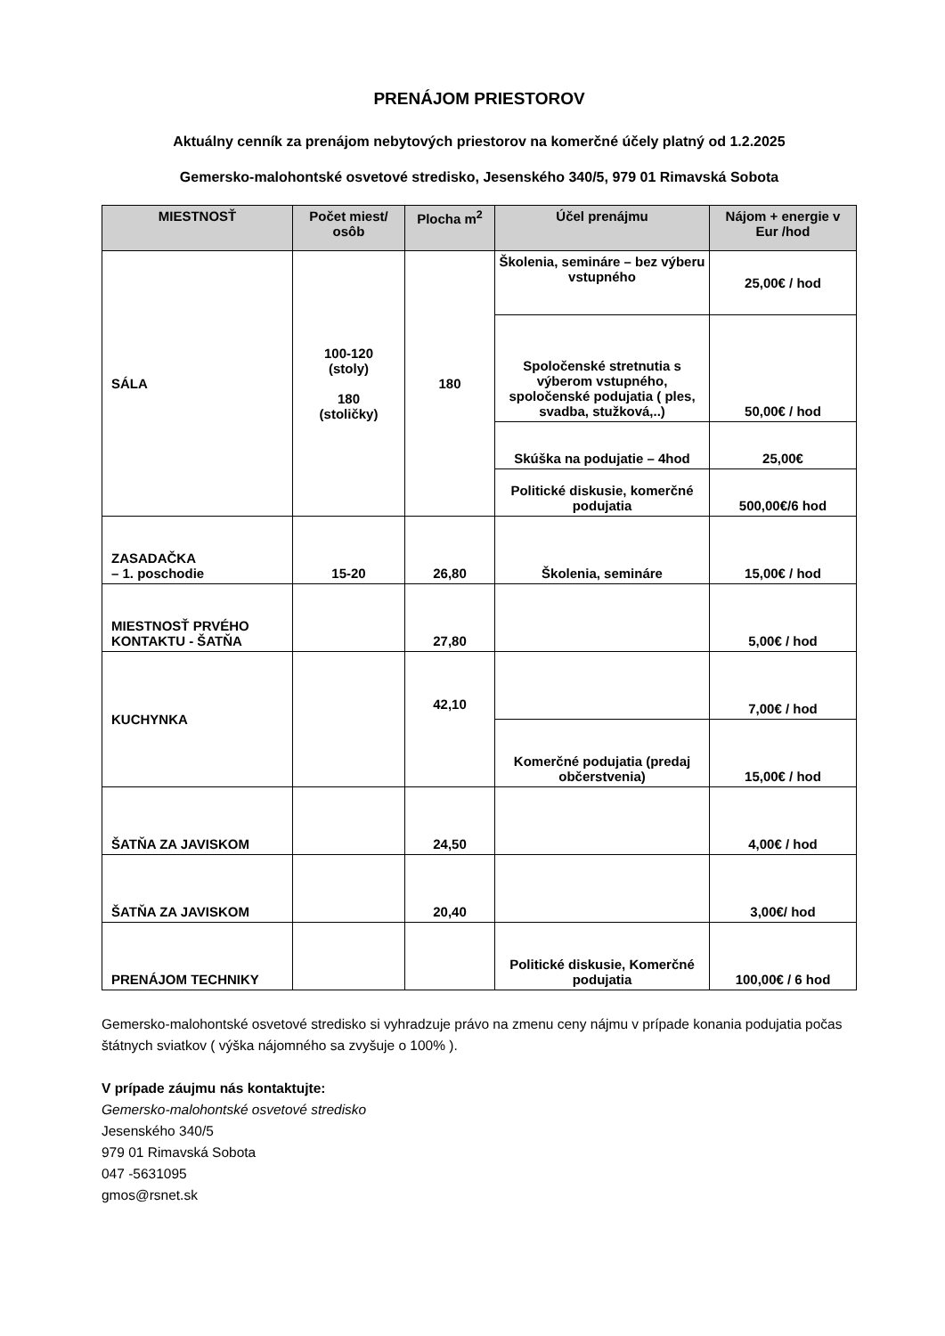PRENÁJOM PRIESTOROV
Aktuálny cenník za prenájom nebytových priestorov na komerčné účely platný od 1.2.2025
Gemersko-malohontské osvetové stredisko, Jesenského 340/5, 979 01 Rimavská Sobota
| MIESTNOSŤ | Počet miest/ osôb | Plocha m<sup>2</sup> | Účel prenájmu | Nájom + energie v Eur /hod |
| --- | --- | --- | --- | --- |
| SÁLA | 100-120 (stoly) 180 (stoličky) | 180 | Školenia, semináre – bez výberu vstupného | 25,00€ / hod |
| | | | Spoločenské stretnutia s výberom vstupného, spoločenské podujatia ( ples, svadba, stužková,..) | 50,00€ / hod |
| | | | Skúška na podujatie – 4hod | 25,00€ |
| | | | Politické diskusie, komerčné podujatia | 500,00€/6 hod |
| ZASADAČKA – 1. poschodie | 15-20 | 26,80 | Školenia, semináre | 15,00€ / hod |
| MIESTNOSŤ PRVÉHO KONTAKTU - ŠATŇA | | 27,80 | | 5,00€ / hod |
| KUCHYNKA | | 42,10 | | 7,00€ / hod |
| | | | Komerčné podujatia (predaj občerstvenia) | 15,00€ / hod |
| ŠATŇA ZA JAVISKOM | | 24,50 | | 4,00€ / hod |
| ŠATŇA ZA JAVISKOM | | 20,40 | | 3,00€/ hod |
| PRENÁJOM TECHNIKY | | | Politické diskusie, Komerčné podujatia | 100,00€ / 6 hod |
Gemersko-malohontské osvetové stredisko si vyhradzuje právo na zmenu ceny nájmu v prípade konania podujatia počas štátnych sviatkov ( výška nájomného sa zvyšuje o 100% ).
V prípade záujmu nás kontaktujte:
Gemersko-malohontské osvetové stredisko
Jesenského 340/5
979 01 Rimavská Sobota
047 -5631095
gmos@rsnet.sk